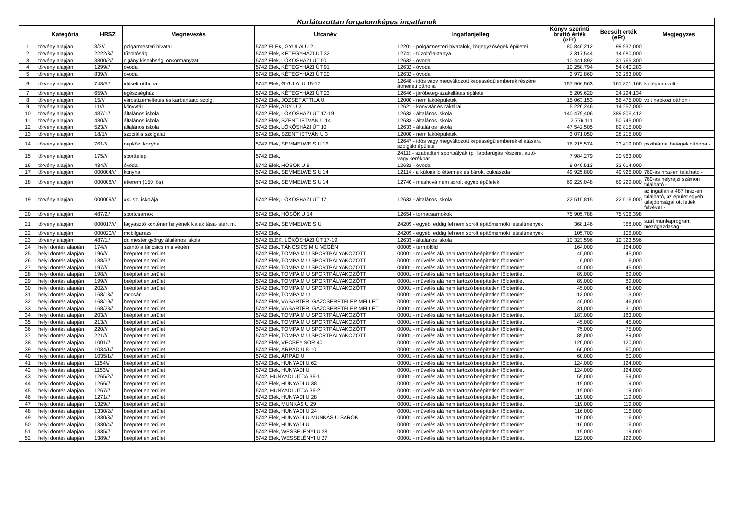Korlátozottan forgalomképes ingatlanok
| | Kategória | HRSZ | Megnevezés | Utcanév | Ingatlanjelleg | Könyv szerinti bruttó érték (eFt) | Becsült érték (eFt) | Megjegyzes |
| --- | --- | --- | --- | --- | --- | --- | --- | --- |
| 1 | törvény alapján | 3/3// | polgármesteri hivatal | 5742 ELEK, GYULAI U 2 | 12201 - polgármesteri hivatalok, körjegyzőségek épületei | 80 846,212 | 99 937,000 | |
| 2 | törvény alapján | 2222/3// | tűzoltóság | 5742 Elek, KÉTEGYHÁZI ÚT 32 | 12741 - tűzoltólaktanya | 2 317,544 | 14 680,000 | |
| 3 | törvény alapján | 3800/2// | cigány kisebbségi önkormányzat | 5742 Elek, LŐKÖSHÁZI ÚT 50 | 12632 - óvoda | 10 441,892 | 31 765,300 | |
| 4 | törvény alapján | 1299/// | óvoda | 5742 Elek, KÉTEGYHÁZI ÚT 91 | 12632 - óvoda | 10 258,794 | 54 840,283 | |
| 5 | törvény alapján | 839/// | óvoda | 5742 Elek, KÉTEGYHÁZI ÚT 20 | 12632 - óvoda | 2 972,860 | 32 283,000 | |
| 6 | törvény alapján | 748/5// | idősek otthona | 5742 Elek, GYULAI U 15-17 | 12648 - idős vagy megváltozott képességű emberek részére átmeneti otthona | 157 966,563 | 161 871,166 | kollégium volt - |
| 7 | törvény alapján | 659/// | egészségház | 5742 Elek, KÉTEGYHÁZI ÚT 23 | 12646 - járóbeteg-szakellátás épülete | 5 209,620 | 24 294,134 | |
| 8 | törvény alapján | 15/// | városüzemeltetés és karbantartó szolg. | 5742 Elek, JÓZSEF ATTILA U | 12000 - nem lakóépületek | 15 063,153 | 56 475,000 | volt napközi otthon - |
| 9 | törvény alapján | 11/// | könyvtár | 5742 Elek, ADY U 2 | 12621 - könyvtár és raktárai | 5 220,246 | 14 257,000 | |
| 10 | törvény alapján | 487/1// | általános iskola | 5742 Elek, LŐKÖSHÁZI ÚT 17-19 | 12633 - általános iskola | 140 479,406 | 389 805,412 | |
| 11 | törvény alapján | 430/// | általános iskola | 5742 Elek, SZENT ISTVÁN U 14 | 12633 - általános iskola | 2 776,111 | 50 745,000 | |
| 12 | törvény alapján | 523/// | általános iskola | 5742 Elek, LŐKÖSHÁZI ÚT 10 | 12633 - általános iskola | 47 542,505 | 82 815,000 | |
| 13 | törvény alapján | 18/1// | szociális szolgálat | 5742 Elek, SZENT ISTVÁN U 3 | 12000 - nem lakóépületek | 3 071,050 | 28 215,000 | |
| 14 | törvény alapján | 761/// | napközi konyha | 5742 Elek, SEMMELWEIS U 16 | 12647 - idős vagy megváltozott képességű emberek ellátására szolgáló épülete | 16 215,574 | 23 419,000 | pszihiátriai betegek otthona - |
| 15 | törvény alapján | 175/// | sporttelep | 5742 Elek, | 24111 - szabadtéri sportpályák (pl. labdarúgás részére, autó- vagy kerékpár | 7 984,279 | 20 963,000 | |
| 16 | törvény alapján | 434/// | óvoda | 5742 Elek, HŐSÖK U 9 | 12632 - óvoda | 9 040,513 | 32 014,000 | |
| 17 | törvény alapján | 000004/// | konyha | 5742 Elek, SEMMELWEIS U 14 | 12114 - a különálló éttermek és bárok, cukrászda | 49 925,800 | 49 926,000 | 760-as hrsz-en található - |
| 18 | törvény alapján | 000008/// | étterem (150 fős) | 5742 Elek, SEMMELWEIS U 14 | 12740 - máshová nem sorolt egyéb épületek | 69 229,048 | 69 229,000 | 760-as helyrajzi számon található - |
| 19 | törvény alapján | 000009/// | xxi. sz. iskolája | 5742 Elek, LŐKÖSHÁZI ÚT 17 | 12633 - általános iskola | 22 515,815 | 22 516,000 | az ingatlan a 487 hrsz-en található, az épület egyéb tulajdonságai ott lettek felvéve! - |
| 20 | törvény alapján | 487/2// | sportcsarnok | 5742 Elek, HŐSÖK U 14 | 12654 - tornacsarnokok | 75 905,788 | 75 906,398 | |
| 21 | törvény alapján | 000017/// | fagyasztó konténer helyének kialakítása- start m. | 5742 Elek, SEMMELWEIS U | 24209 - egyéb, eddig fel nem sorolt építőmérnöki létesítmények | 368,146 | 368,000 | start munkaprogram, mezőgazdaság - |
| 22 | törvény alapján | 000020/// | mobilgarázs | 5742 Elek, | 24209 - egyéb, eddig fel nem sorolt építőmérnöki létesítmények | 105,700 | 106,000 | |
| 23 | törvény alapján | 487/1// | dr. mester györgy általános iskola | 5742 ELEK, LŐKÖSHÁZI ÚT 17-19. | 12633 - általános iskola | 10 323,596 | 10 323,596 | |
| 24 | helyi döntés alapján | 174/// | szántó a táncsics m u végén | 5742 Elek, TÁNCSICS M U VÉGÉN | 00005 - termőföld | 164,000 | 164,000 | |
| 25 | helyi döntés alapján | 196/// | beépítetlen terület | 5742 Elek, TOMPA M U SPORTPÁLYAKÖZÖTT | 00001 - művelés alá nem tartozó beépítetlen földterület | 45,000 | 45,000 | |
| 26 | helyi döntés alapján | 188/3// | beépítetlen terület | 5742 Elek, TOMPA M U SPORTPÁLYAKÖZÖTT | 00001 - művelés alá nem tartozó beépítetlen földterület | 6,000 | 6,000 | |
| 27 | helyi döntés alapján | 197/// | beépítetlen terület | 5742 Elek, TOMPA M U SPORTPÁLYAKÖZÖTT | 00001 - művelés alá nem tartozó beépítetlen földterület | 45,000 | 45,000 | |
| 28 | helyi döntés alapján | 198/// | beépítetlen terület | 5742 Elek, TOMPA M U SPORTPÁLYAKÖZÖTT | 00001 - művelés alá nem tartozó beépítetlen földterület | 89,000 | 89,000 | |
| 29 | helyi döntés alapján | 199/// | beépítetlen terület | 5742 Elek, TOMPA M U SPORTPÁLYAKÖZÖTT | 00001 - művelés alá nem tartozó beépítetlen földterület | 89,000 | 89,000 | |
| 30 | helyi döntés alapján | 202/// | beépítetlen terület | 5742 Elek, TOMPA M U SPORTPÁLYAKÖZÖTT | 00001 - művelés alá nem tartozó beépítetlen földterület | 45,000 | 45,000 | |
| 31 | helyi döntés alapján | 168/13// | mocsár | 5742 Elek, TOMPA M U | 00001 - művelés alá nem tartozó beépítetlen földterület | 113,000 | 113,000 | |
| 32 | helyi döntés alapján | 168/19// | beépítetlen terület | 5742 Elek, VÁSÁRTÉRI GÁZCSERETELEP MELLET | 00001 - művelés alá nem tartozó beépítetlen földterület | 46,000 | 46,000 | |
| 33 | helyi döntés alapján | 168/28// | beépítetlen terület | 5742 Elek, VÁSÁRTÉRI GÁZCSERETELEP MELLET | 00001 - művelés alá nem tartozó beépítetlen földterület | 31,000 | 31,000 | |
| 34 | helyi döntés alapján | 203/// | beépítetlen terület | 5742 Elek, TOMPA M U SPORTPÁLYAKÖZÖTT | 00001 - művelés alá nem tartozó beépítetlen földterület | 183,000 | 183,000 | |
| 35 | helyi döntés alapján | 213/// | beépítetlen terület | 5742 Elek, TOMPA M U SPORTPÁLYAKÖZÖTT | 00001 - művelés alá nem tartozó beépítetlen földterület | 45,000 | 45,000 | |
| 36 | helyi döntés alapján | 220/// | beépítetlen terület | 5742 Elek, TOMPA M U SPORTPÁLYAKÖZÖTT | 00001 - művelés alá nem tartozó beépítetlen földterület | 75,000 | 75,000 | |
| 37 | helyi döntés alapján | 221/// | beépítetlen terület | 5742 Elek, TOMPA M U SPORTPÁLYAKÖZÖTT | 00001 - művelés alá nem tartozó beépítetlen földterület | 89,000 | 89,000 | |
| 38 | helyi döntés alapján | 1001/// | beépítetlen terület | 5742 Elek, VÉCSEY SOR 40 | 00001 - művelés alá nem tartozó beépítetlen földterület | 120,000 | 120,000 | |
| 39 | helyi döntés alapján | 1034/1// | beépítetlen terület | 5742 Elek, ÁRPÁD U 8-10 | 00001 - művelés alá nem tartozó beépítetlen földterület | 60,000 | 60,000 | |
| 40 | helyi döntés alapján | 1035/1// | beépítetlen terület | 5742 Elek, ÁRPÁD U | 00001 - művelés alá nem tartozó beépítetlen földterület | 60,000 | 60,000 | |
| 41 | helyi döntés alapján | 1154/// | beépítetlen terület | 5742 Elek, HUNYADI U 62 | 00001 - művelés alá nem tartozó beépítetlen földterület | 124,000 | 124,000 | |
| 42 | helyi döntés alapján | 1153/// | beépítetlen terület | 5742 Elek, HUNYADI U | 00001 - művelés alá nem tartozó beépítetlen földterület | 124,000 | 124,000 | |
| 43 | helyi döntés alapján | 1265/2// | beépítetlen terület | 5742, HUNYADI UTCA 36-1. | 00001 - művelés alá nem tartozó beépítetlen földterület | 59,000 | 59,000 | |
| 44 | helyi döntés alapján | 1266/// | beépítetlen terület | 5742 Elek, HUNYADI U 38 | 00001 - művelés alá nem tartozó beépítetlen földterület | 119,000 | 119,000 | |
| 45 | helyi döntés alapján | 1267/// | beépítetlen terület | 5742, HUNYADI UTCA 36-2. | 00001 - művelés alá nem tartozó beépítetlen földterület | 119,000 | 119,000 | |
| 46 | helyi döntés alapján | 1271/// | beépítetlen terület | 5742 Elek, HUNYADI U 28 | 00001 - művelés alá nem tartozó beépítetlen földterület | 119,000 | 119,000 | |
| 47 | helyi döntés alapján | 1329/// | beépítetlen terület | 5742 Elek, MUNKÁS U 29 | 00001 - művelés alá nem tartozó beépítetlen földterület | 119,000 | 119,000 | |
| 48 | helyi döntés alapján | 1330/2// | beépítetlen terület | 5742 Elek, HUNYADI U 24 | 00001 - művelés alá nem tartozó beépítetlen földterület | 116,000 | 116,000 | |
| 49 | helyi döntés alapján | 1330/3// | beépítetlen terület | 5742 Elek, HUNYADI U-MUNKÁS U SAROK | 00001 - művelés alá nem tartozó beépítetlen földterület | 116,000 | 116,000 | |
| 50 | helyi döntés alapján | 1330/4// | beépítetlen terület | 5742 Elek, HUNYADI U | 00001 - művelés alá nem tartozó beépítetlen földterület | 116,000 | 116,000 | |
| 51 | helyi döntés alapján | 1335/// | beépítetlen terület | 5742 Elek, WESSELÉNYI U 28 | 00001 - művelés alá nem tartozó beépítetlen földterület | 119,000 | 119,000 | |
| 52 | helyi döntés alapján | 1389/// | beépítetlen terület | 5742 Elek, WESSELÉNYI U 27 | 00001 - művelés alá nem tartozó beépítetlen földterület | 122,000 | 122,000 | |